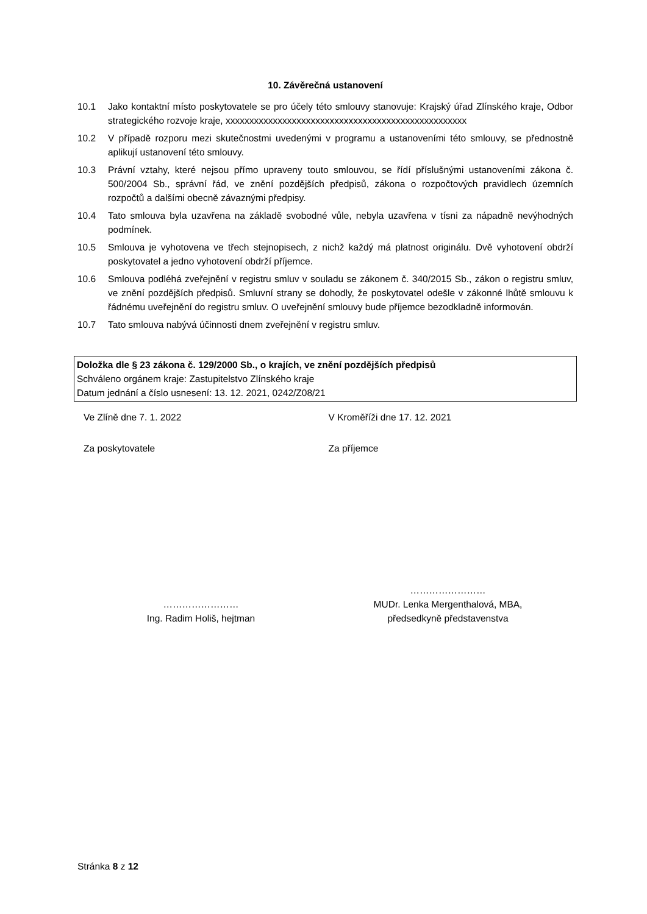10. Závěrečná ustanovení
10.1 Jako kontaktní místo poskytovatele se pro účely této smlouvy stanovuje: Krajský úřad Zlínského kraje, Odbor strategického rozvoje kraje, xxxxxxxxxxxxxxxxxxxxxxxxxxxxxxxxxxxxxxxxxxxxxxxxxxx
10.2 V případě rozporu mezi skutečnostmi uvedenými v programu a ustanoveními této smlouvy, se přednostně aplikují ustanovení této smlouvy.
10.3 Právní vztahy, které nejsou přímo upraveny touto smlouvou, se řídí příslušnými ustanoveními zákona č. 500/2004 Sb., správní řád, ve znění pozdějších předpisů, zákona o rozpočtových pravidlech územních rozpočtů a dalšími obecně závaznými předpisy.
10.4 Tato smlouva byla uzavřena na základě svobodné vůle, nebyla uzavřena v tísni za nápadně nevýhodných podmínek.
10.5 Smlouva je vyhotovena ve třech stejnopisech, z nichž každý má platnost originálu. Dvě vyhotovení obdrží poskytovatel a jedno vyhotovení obdrží příjemce.
10.6 Smlouva podléhá zveřejnění v registru smluv v souladu se zákonem č. 340/2015 Sb., zákon o registru smluv, ve znění pozdějších předpisů. Smluvní strany se dohodly, že poskytovatel odešle v zákonné lhůtě smlouvu k řádnému uveřejnění do registru smluv. O uveřejnění smlouvy bude příjemce bezodkladně informován.
10.7 Tato smlouva nabývá účinnosti dnem zveřejnění v registru smluv.
Doložka dle § 23 zákona č. 129/2000 Sb., o krajích, ve znění pozdějších předpisů
Schváleno orgánem kraje: Zastupitelstvo Zlínského kraje
Datum jednání a číslo usnesení: 13. 12. 2021, 0242/Z08/21
Ve Zlíně dne 7. 1. 2022 V Kroměříži dne 17. 12. 2021
Za poskytovatele Za příjemce
……………………
Ing. Radim Holiš, hejtman
……………………
MUDr. Lenka Mergenthalová, MBA,
předsedkyně představenstva
Stránka 8 z 12